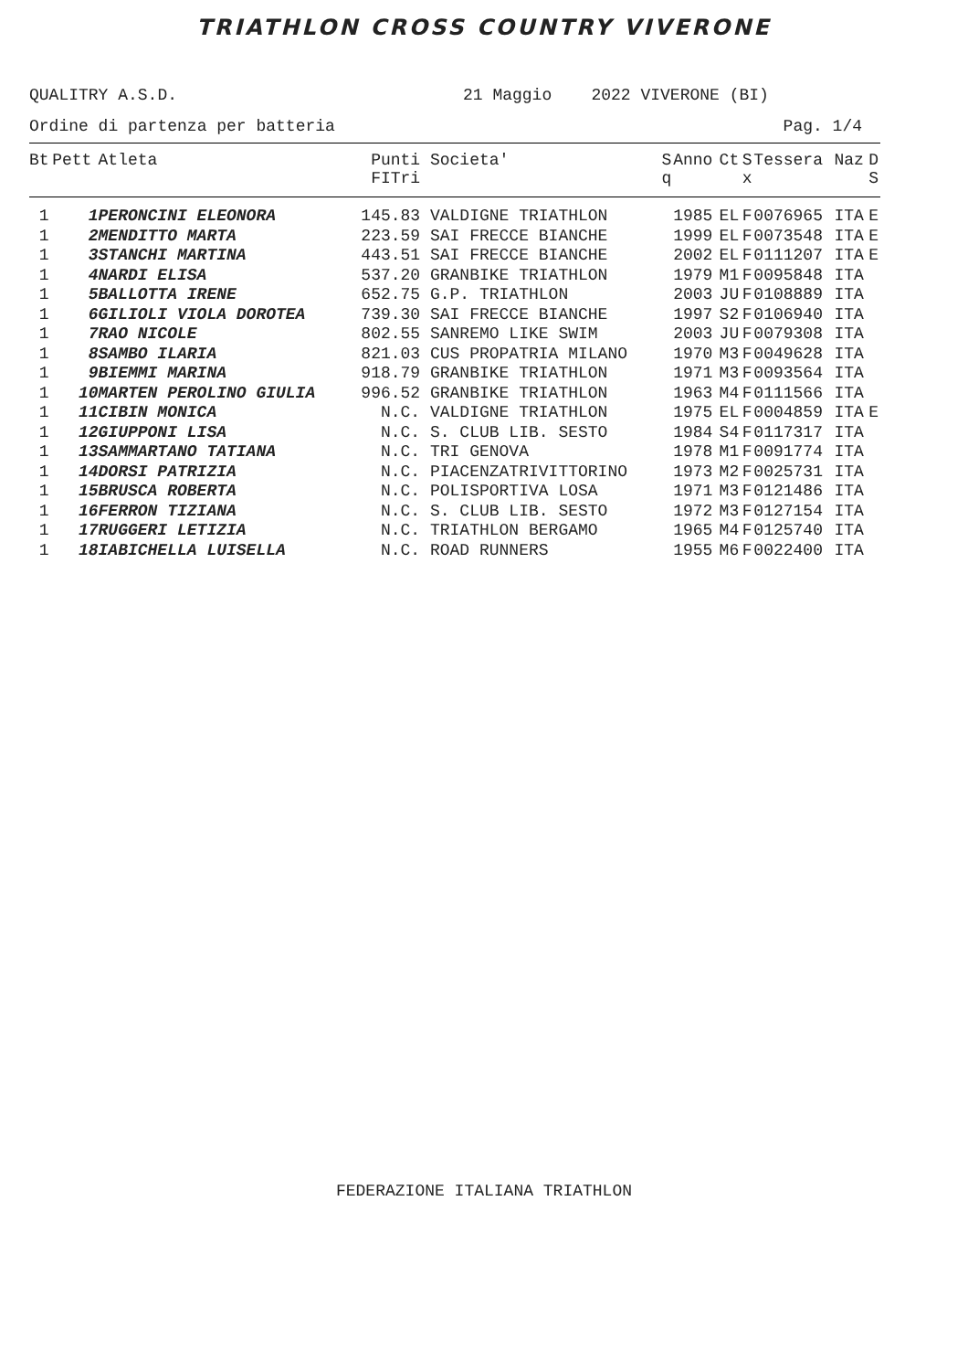TRIATHLON CROSS COUNTRY VIVERONE
QUALITRY A.S.D. 21 Maggio 2022 VIVERONE (BI)
Ordine di partenza per batteria Pag. 1/4
| Bt | Pett | Atleta | Punti FITri | Societa' | S q | Anno | Ct | S x | Tessera | Naz | D S |
| --- | --- | --- | --- | --- | --- | --- | --- | --- | --- | --- | --- |
| 1 | 1 | PERONCINI ELEONORA | 145.83 | VALDIGNE TRIATHLON | | 1985 | EL | F | 0076965 | ITA | E |
| 1 | 2 | MENDITTO MARTA | 223.59 | SAI FRECCE BIANCHE | | 1999 | EL | F | 0073548 | ITA | E |
| 1 | 3 | STANCHI MARTINA | 443.51 | SAI FRECCE BIANCHE | | 2002 | EL | F | 0111207 | ITA | E |
| 1 | 4 | NARDI ELISA | 537.20 | GRANBIKE TRIATHLON | | 1979 | M1 | F | 0095848 | ITA | |
| 1 | 5 | BALLOTTA IRENE | 652.75 | G.P. TRIATHLON | | 2003 | JU | F | 0108889 | ITA | |
| 1 | 6 | GILIOLI VIOLA DOROTEA | 739.30 | SAI FRECCE BIANCHE | | 1997 | S2 | F | 0106940 | ITA | |
| 1 | 7 | RAO NICOLE | 802.55 | SANREMO LIKE SWIM | | 2003 | JU | F | 0079308 | ITA | |
| 1 | 8 | SAMBO ILARIA | 821.03 | CUS PROPATRIA MILANO | | 1970 | M3 | F | 0049628 | ITA | |
| 1 | 9 | BIEMMI MARINA | 918.79 | GRANBIKE TRIATHLON | | 1971 | M3 | F | 0093564 | ITA | |
| 1 | 10 | MARTEN PEROLINO GIULIA | 996.52 | GRANBIKE TRIATHLON | | 1963 | M4 | F | 0111566 | ITA | |
| 1 | 11 | CIBIN MONICA | N.C. | VALDIGNE TRIATHLON | | 1975 | EL | F | 0004859 | ITA | E |
| 1 | 12 | GIUPPONI LISA | N.C. | S. CLUB LIB. SESTO | | 1984 | S4 | F | 0117317 | ITA | |
| 1 | 13 | SAMMARTANO TATIANA | N.C. | TRI GENOVA | | 1978 | M1 | F | 0091774 | ITA | |
| 1 | 14 | DORSI PATRIZIA | N.C. | PIACENZATRIVITTORINO | | 1973 | M2 | F | 0025731 | ITA | |
| 1 | 15 | BRUSCA ROBERTA | N.C. | POLISPORTIVA LOSA | | 1971 | M3 | F | 0121486 | ITA | |
| 1 | 16 | FERRON TIZIANA | N.C. | S. CLUB LIB. SESTO | | 1972 | M3 | F | 0127154 | ITA | |
| 1 | 17 | RUGGERI LETIZIA | N.C. | TRIATHLON BERGAMO | | 1965 | M4 | F | 0125740 | ITA | |
| 1 | 18 | IABICHELLA LUISELLA | N.C. | ROAD RUNNERS | | 1955 | M6 | F | 0022400 | ITA | |
FEDERAZIONE ITALIANA TRIATHLON